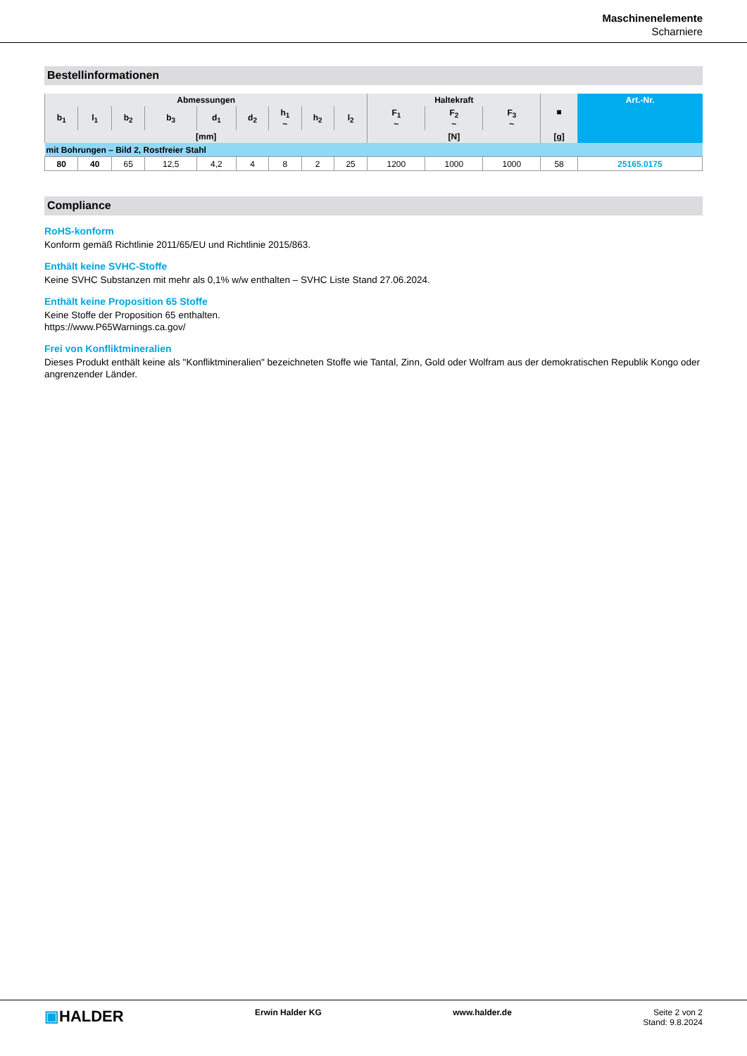Maschinenelemente
Scharniere
Bestellinformationen
| Abmessungen | | | | | | | | | Haltekraft | | | ■ | Art.-Nr. |
| --- | --- | --- | --- | --- | --- | --- | --- | --- | --- | --- | --- | --- | --- |
| b<sub>1</sub> | l<sub>1</sub> | b<sub>2</sub> | b<sub>3</sub> | d<sub>1</sub> | d<sub>2</sub> | h<sub>1</sub> ~ | h<sub>2</sub> | l<sub>2</sub> | F<sub>1</sub> ~ | F<sub>2</sub> ~ | F<sub>3</sub> ~ | | |
| [mm] | | | | | | | | | [N] | | | [g] | |
| mit Bohrungen – Bild 2, Rostfreier Stahl | | | | | | | | | | | | | |
| 80 | 40 | 65 | 12,5 | 4,2 | 4 | 8 | 2 | 25 | 1200 | 1000 | 1000 | 58 | 25165.0175 |
Compliance
RoHS-konform
Konform gemäß Richtlinie 2011/65/EU und Richtlinie 2015/863.
Enthält keine SVHC-Stoffe
Keine SVHC Substanzen mit mehr als 0,1% w/w enthalten – SVHC Liste Stand 27.06.2024.
Enthält keine Proposition 65 Stoffe
Keine Stoffe der Proposition 65 enthalten.
https://www.P65Warnings.ca.gov/
Frei von Konfliktmineralien
Dieses Produkt enthält keine als "Konfliktmineralien" bezeichneten Stoffe wie Tantal, Zinn, Gold oder Wolfram aus der demokratischen Republik Kongo oder angrenzender Länder.
▣HALDER
Erwin Halder KG www.halder.de Seite 2 von 2
Stand: 9.8.2024